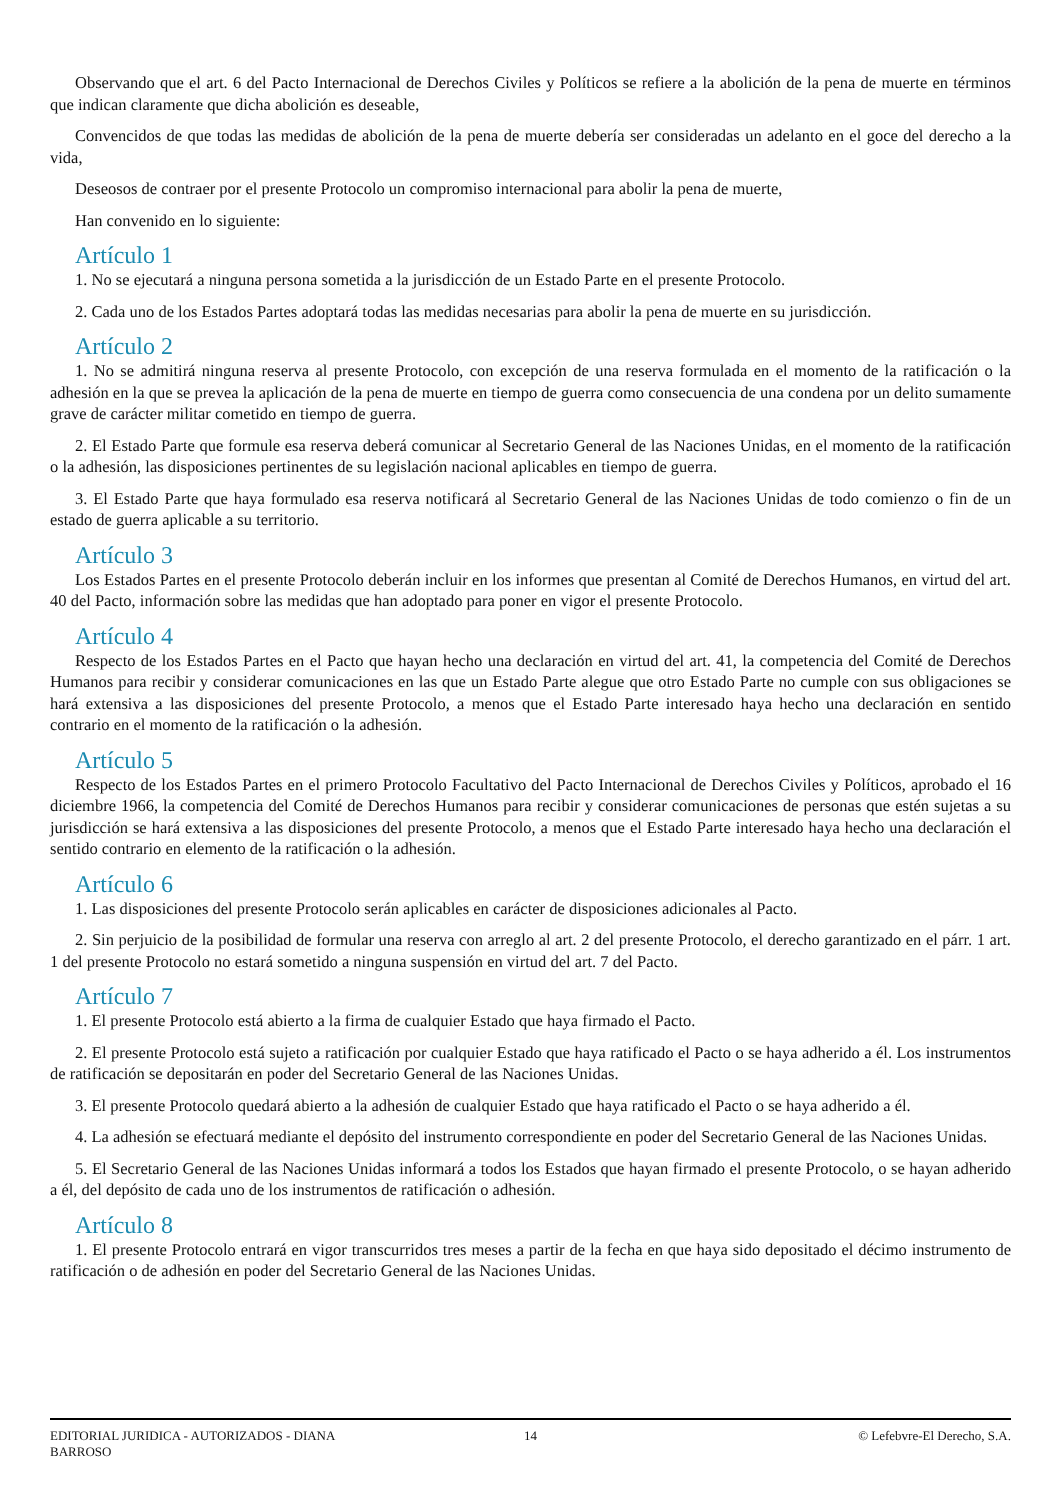Observando que el art. 6 del Pacto Internacional de Derechos Civiles y Políticos se refiere a la abolición de la pena de muerte en términos que indican claramente que dicha abolición es deseable,
Convencidos de que todas las medidas de abolición de la pena de muerte debería ser consideradas un adelanto en el goce del derecho a la vida,
Deseosos de contraer por el presente Protocolo un compromiso internacional para abolir la pena de muerte,
Han convenido en lo siguiente:
Artículo 1
1. No se ejecutará a ninguna persona sometida a la jurisdicción de un Estado Parte en el presente Protocolo.
2. Cada uno de los Estados Partes adoptará todas las medidas necesarias para abolir la pena de muerte en su jurisdicción.
Artículo 2
1. No se admitirá ninguna reserva al presente Protocolo, con excepción de una reserva formulada en el momento de la ratificación o la adhesión en la que se prevea la aplicación de la pena de muerte en tiempo de guerra como consecuencia de una condena por un delito sumamente grave de carácter militar cometido en tiempo de guerra.
2. El Estado Parte que formule esa reserva deberá comunicar al Secretario General de las Naciones Unidas, en el momento de la ratificación o la adhesión, las disposiciones pertinentes de su legislación nacional aplicables en tiempo de guerra.
3. El Estado Parte que haya formulado esa reserva notificará al Secretario General de las Naciones Unidas de todo comienzo o fin de un estado de guerra aplicable a su territorio.
Artículo 3
Los Estados Partes en el presente Protocolo deberán incluir en los informes que presentan al Comité de Derechos Humanos, en virtud del art. 40 del Pacto, información sobre las medidas que han adoptado para poner en vigor el presente Protocolo.
Artículo 4
Respecto de los Estados Partes en el Pacto que hayan hecho una declaración en virtud del art. 41, la competencia del Comité de Derechos Humanos para recibir y considerar comunicaciones en las que un Estado Parte alegue que otro Estado Parte no cumple con sus obligaciones se hará extensiva a las disposiciones del presente Protocolo, a menos que el Estado Parte interesado haya hecho una declaración en sentido contrario en el momento de la ratificación o la adhesión.
Artículo 5
Respecto de los Estados Partes en el primero Protocolo Facultativo del Pacto Internacional de Derechos Civiles y Políticos, aprobado el 16 diciembre 1966, la competencia del Comité de Derechos Humanos para recibir y considerar comunicaciones de personas que estén sujetas a su jurisdicción se hará extensiva a las disposiciones del presente Protocolo, a menos que el Estado Parte interesado haya hecho una declaración el sentido contrario en elemento de la ratificación o la adhesión.
Artículo 6
1. Las disposiciones del presente Protocolo serán aplicables en carácter de disposiciones adicionales al Pacto.
2. Sin perjuicio de la posibilidad de formular una reserva con arreglo al art. 2 del presente Protocolo, el derecho garantizado en el párr. 1 art. 1 del presente Protocolo no estará sometido a ninguna suspensión en virtud del art. 7 del Pacto.
Artículo 7
1. El presente Protocolo está abierto a la firma de cualquier Estado que haya firmado el Pacto.
2. El presente Protocolo está sujeto a ratificación por cualquier Estado que haya ratificado el Pacto o se haya adherido a él. Los instrumentos de ratificación se depositarán en poder del Secretario General de las Naciones Unidas.
3. El presente Protocolo quedará abierto a la adhesión de cualquier Estado que haya ratificado el Pacto o se haya adherido a él.
4. La adhesión se efectuará mediante el depósito del instrumento correspondiente en poder del Secretario General de las Naciones Unidas.
5. El Secretario General de las Naciones Unidas informará a todos los Estados que hayan firmado el presente Protocolo, o se hayan adherido a él, del depósito de cada uno de los instrumentos de ratificación o adhesión.
Artículo 8
1. El presente Protocolo entrará en vigor transcurridos tres meses a partir de la fecha en que haya sido depositado el décimo instrumento de ratificación o de adhesión en poder del Secretario General de las Naciones Unidas.
EDITORIAL JURIDICA - AUTORIZADOS - DIANA BARROSO
14 © Lefebvre-El Derecho, S.A.